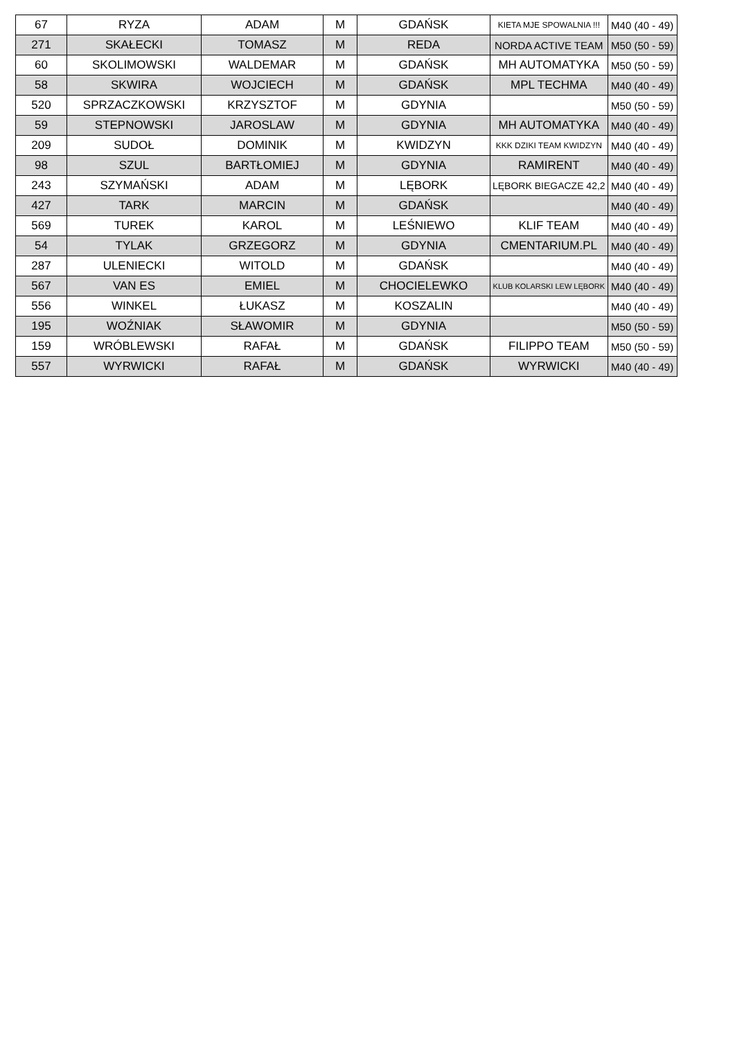| 67 | RYZA | ADAM | M | GDAŃSK | KIETA MJE SPOWALNIA !!! | M40 (40 - 49) |
| 271 | SKAŁECKI | TOMASZ | M | REDA | NORDA ACTIVE TEAM | M50 (50 - 59) |
| 60 | SKOLIMOWSKI | WALDEMAR | M | GDAŃSK | MH AUTOMATYKA | M50 (50 - 59) |
| 58 | SKWIRA | WOJCIECH | M | GDAŃSK | MPL TECHMA | M40 (40 - 49) |
| 520 | SPRZACZKOWSKI | KRZYSZTOF | M | GDYNIA | | M50 (50 - 59) |
| 59 | STEPNOWSKI | JAROSLAW | M | GDYNIA | MH AUTOMATYKA | M40 (40 - 49) |
| 209 | SUDOŁ | DOMINIK | M | KWIDZYN | KKK DZIKI TEAM KWIDZYN | M40 (40 - 49) |
| 98 | SZUL | BARTŁOMIEJ | M | GDYNIA | RAMIRENT | M40 (40 - 49) |
| 243 | SZYMAŃSKI | ADAM | M | LĘBORK | LĘBORK BIEGACZE 42,2 | M40 (40 - 49) |
| 427 | TARK | MARCIN | M | GDAŃSK | | M40 (40 - 49) |
| 569 | TUREK | KAROL | M | LEŚNIEWO | KLIF TEAM | M40 (40 - 49) |
| 54 | TYLAK | GRZEGORZ | M | GDYNIA | CMENTARIUM.PL | M40 (40 - 49) |
| 287 | ULENIECKI | WITOLD | M | GDAŃSK | | M40 (40 - 49) |
| 567 | VAN ES | EMIEL | M | CHOCIELEWKO | KLUB KOLARSKI LEW LĘBORK | M40 (40 - 49) |
| 556 | WINKEL | ŁUKASZ | M | KOSZALIN | | M40 (40 - 49) |
| 195 | WOŹNIAK | SŁAWOMIR | M | GDYNIA | | M50 (50 - 59) |
| 159 | WRÓBLEWSKI | RAFAŁ | M | GDAŃSK | FILIPPO TEAM | M50 (50 - 59) |
| 557 | WYRWICKI | RAFAŁ | M | GDAŃSK | WYRWICKI | M40 (40 - 49) |